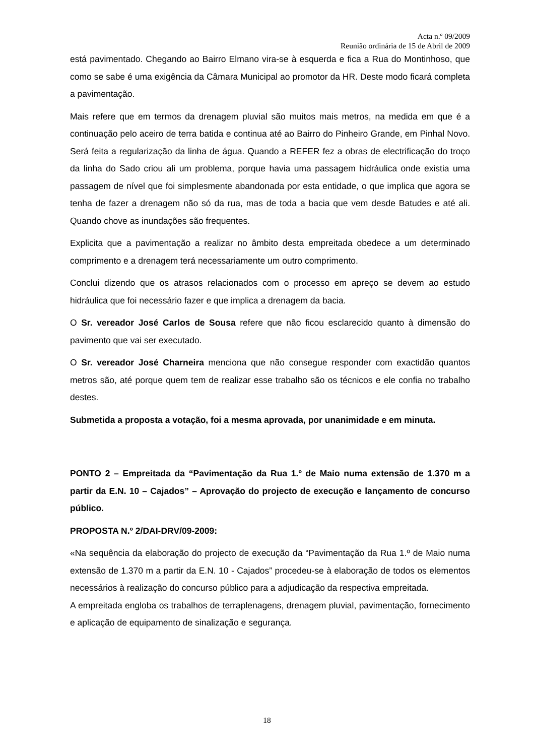Acta n.º 09/2009
Reunião ordinária de 15 de Abril de 2009
está pavimentado. Chegando ao Bairro Elmano vira-se à esquerda e fica a Rua do Montinhoso, que como se sabe é uma exigência da Câmara Municipal ao promotor da HR. Deste modo ficará completa a pavimentação.
Mais refere que em termos da drenagem pluvial são muitos mais metros, na medida em que é a continuação pelo aceiro de terra batida e continua até ao Bairro do Pinheiro Grande, em Pinhal Novo. Será feita a regularização da linha de água. Quando a REFER fez a obras de electrificação do troço da linha do Sado criou ali um problema, porque havia uma passagem hidráulica onde existia uma passagem de nível que foi simplesmente abandonada por esta entidade, o que implica que agora se tenha de fazer a drenagem não só da rua, mas de toda a bacia que vem desde Batudes e até ali. Quando chove as inundações são frequentes.
Explicita que a pavimentação a realizar no âmbito desta empreitada obedece a um determinado comprimento e a drenagem terá necessariamente um outro comprimento.
Conclui dizendo que os atrasos relacionados com o processo em apreço se devem ao estudo hidráulica que foi necessário fazer e que implica a drenagem da bacia.
O Sr. vereador José Carlos de Sousa refere que não ficou esclarecido quanto à dimensão do pavimento que vai ser executado.
O Sr. vereador José Charneira menciona que não consegue responder com exactidão quantos metros são, até porque quem tem de realizar esse trabalho são os técnicos e ele confia no trabalho destes.
Submetida a proposta a votação, foi a mesma aprovada, por unanimidade e em minuta.
PONTO 2 – Empreitada da “Pavimentação da Rua 1.º de Maio numa extensão de 1.370 m a partir da E.N. 10 – Cajados” – Aprovação do projecto de execução e lançamento de concurso público.
PROPOSTA N.º 2/DAI-DRV/09-2009:
«Na sequência da elaboração do projecto de execução da “Pavimentação da Rua 1.º de Maio numa extensão de 1.370 m a partir da E.N. 10 - Cajados” procedeu-se à elaboração de todos os elementos necessários à realização do concurso público para a adjudicação da respectiva empreitada.
A empreitada engloba os trabalhos de terraplenagens, drenagem pluvial, pavimentação, fornecimento e aplicação de equipamento de sinalização e segurança.
18